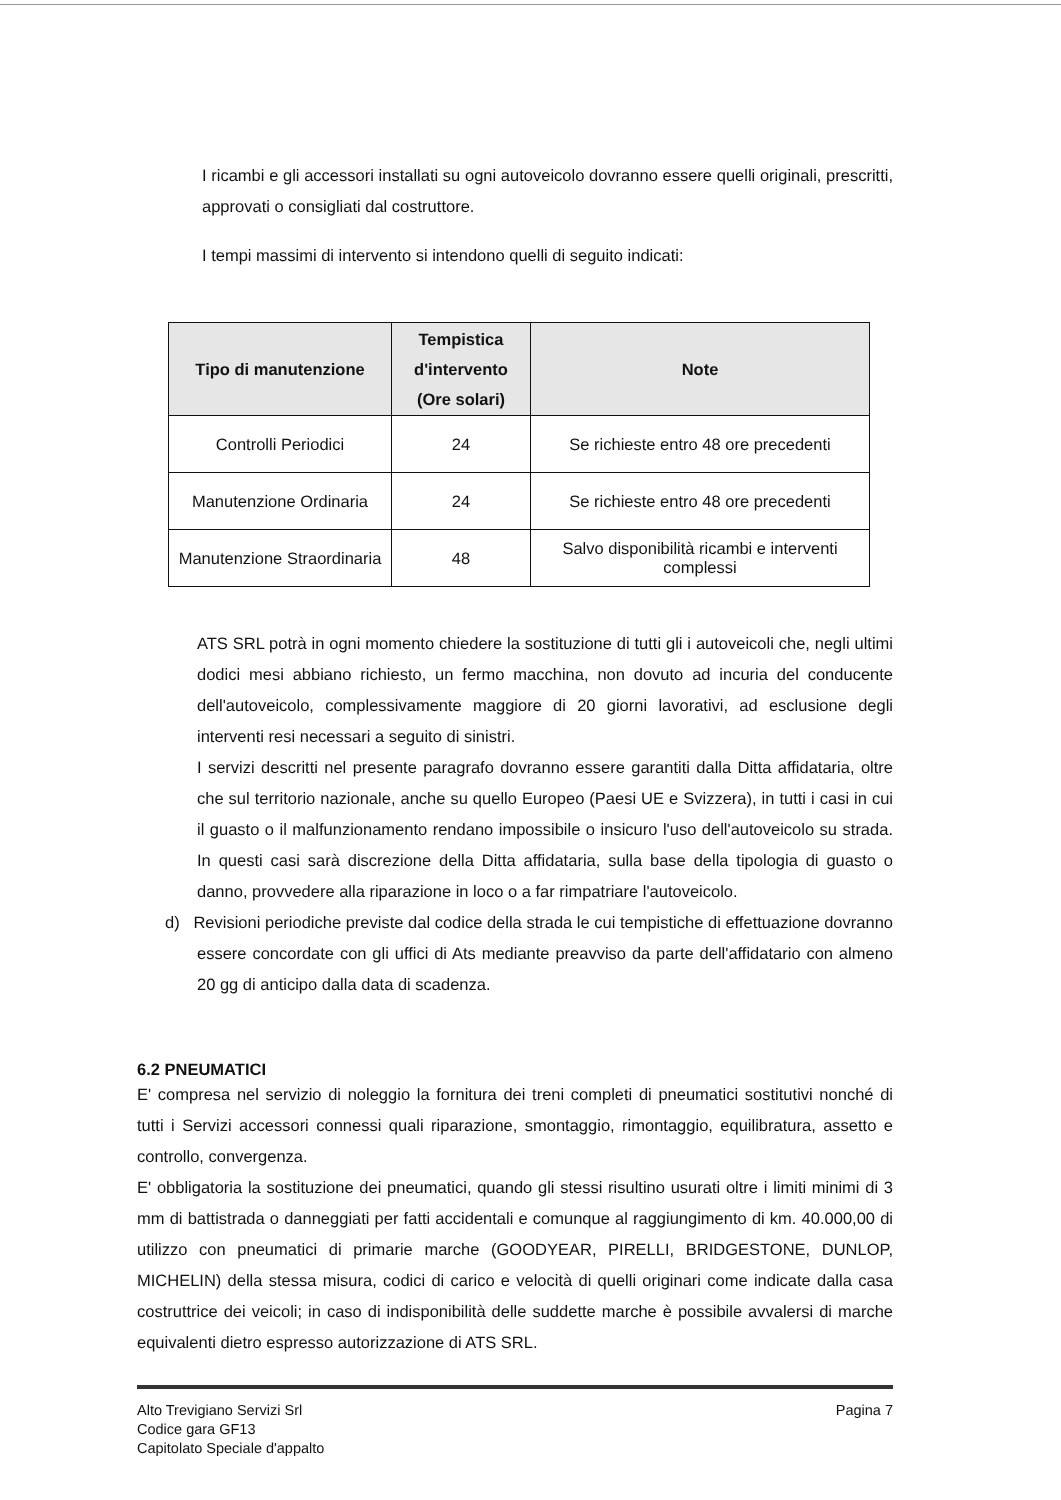I ricambi e gli accessori installati su ogni autoveicolo dovranno essere quelli originali, prescritti, approvati o consigliati dal costruttore.
I tempi massimi di intervento si intendono quelli di seguito indicati:
| Tipo di manutenzione | Tempistica d'intervento (Ore solari) | Note |
| --- | --- | --- |
| Controlli Periodici | 24 | Se richieste entro 48 ore precedenti |
| Manutenzione Ordinaria | 24 | Se richieste entro 48 ore precedenti |
| Manutenzione Straordinaria | 48 | Salvo disponibilità ricambi e interventi complessi |
ATS SRL potrà in ogni momento chiedere la sostituzione di tutti gli i autoveicoli che, negli ultimi dodici mesi abbiano richiesto, un fermo macchina, non dovuto ad incuria del conducente dell'autoveicolo, complessivamente maggiore di 20 giorni lavorativi, ad esclusione degli interventi resi necessari a seguito di sinistri.
I servizi descritti nel presente paragrafo dovranno essere garantiti dalla Ditta affidataria, oltre che sul territorio nazionale, anche su quello Europeo (Paesi UE e Svizzera), in tutti i casi in cui il guasto o il malfunzionamento rendano impossibile o insicuro l'uso dell'autoveicolo su strada. In questi casi sarà discrezione della Ditta affidataria, sulla base della tipologia di guasto o danno, provvedere alla riparazione in loco o a far rimpatriare l'autoveicolo.
d) Revisioni periodiche previste dal codice della strada le cui tempistiche di effettuazione dovranno essere concordate con gli uffici di Ats mediante preavviso da parte dell'affidatario con almeno 20 gg di anticipo dalla data di scadenza.
6.2 PNEUMATICI
E' compresa nel servizio di noleggio la fornitura dei treni completi di pneumatici sostitutivi nonché di tutti i Servizi accessori connessi quali riparazione, smontaggio, rimontaggio, equilibratura, assetto e controllo, convergenza.
E' obbligatoria la sostituzione dei pneumatici, quando gli stessi risultino usurati oltre i limiti minimi di 3 mm di battistrada o danneggiati per fatti accidentali e comunque al raggiungimento di km. 40.000,00 di utilizzo con pneumatici di primarie marche (GOODYEAR, PIRELLI, BRIDGESTONE, DUNLOP, MICHELIN) della stessa misura, codici di carico e velocità di quelli originari come indicate dalla casa costruttrice dei veicoli; in caso di indisponibilità delle suddette marche è possibile avvalersi di marche equivalenti dietro espresso autorizzazione di ATS SRL.
Alto Trevigiano Servizi Srl
Codice gara GF13
Capitolato Speciale d'appalto
Pagina 7